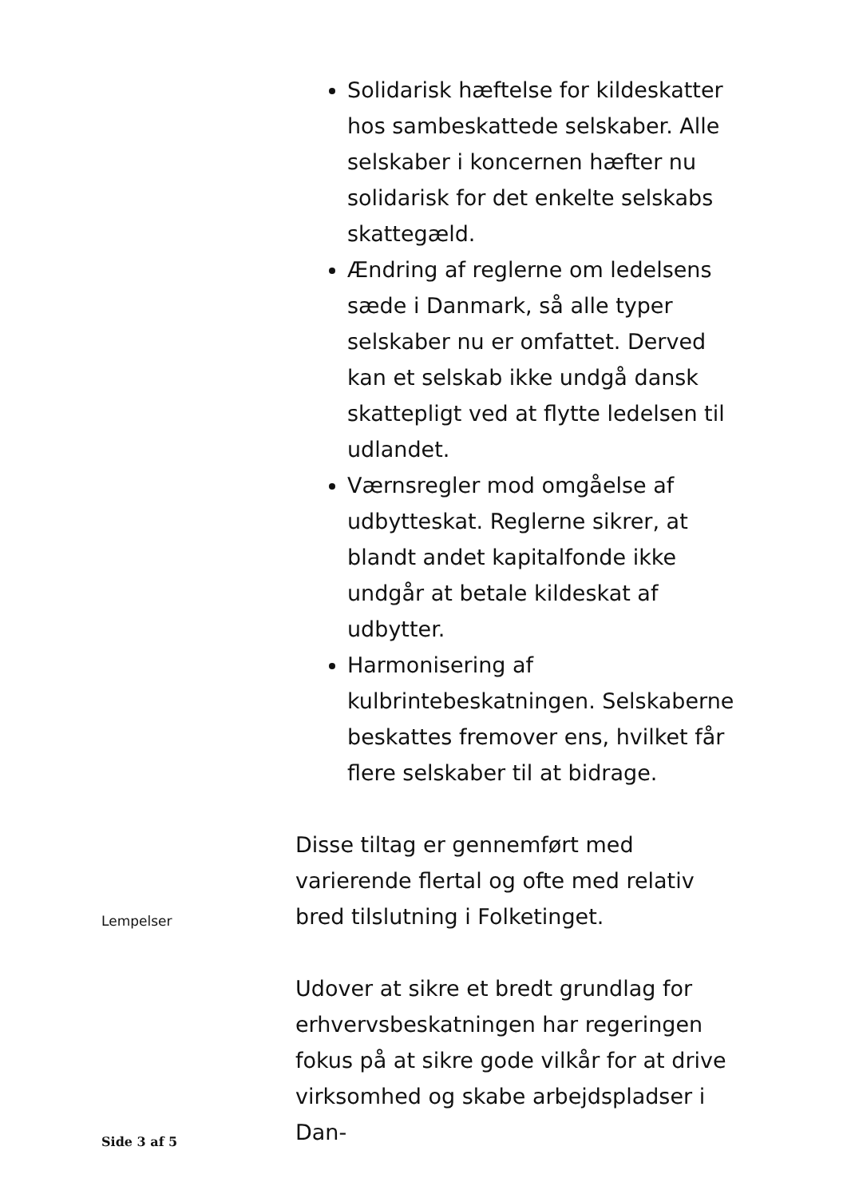Solidarisk hæftelse for kildeskatter hos sambeskattede selskaber. Alle selskaber i koncernen hæfter nu solidarisk for det enkelte selskabs skattegæld.
Ændring af reglerne om ledelsens sæde i Danmark, så alle typer selskaber nu er omfattet. Derved kan et selskab ikke undgå dansk skattepligt ved at flytte ledelsen til udlandet.
Værnsregler mod omgåelse af udbytteskat. Reglerne sikrer, at blandt andet kapitalfonde ikke undgår at betale kildeskat af udbytter.
Harmonisering af kulbrintebeskatningen. Selskaberne beskattes fremover ens, hvilket får flere selskaber til at bidrage.
Disse tiltag er gennemført med varierende flertal og ofte med relativ bred tilslutning i Folketinget.
Udover at sikre et bredt grundlag for erhvervsbeskatningen har regeringen fokus på at sikre gode vilkår for at drive virksomhed og skabe arbejdspladser i Dan-
Lempelser
Side 3 af 5